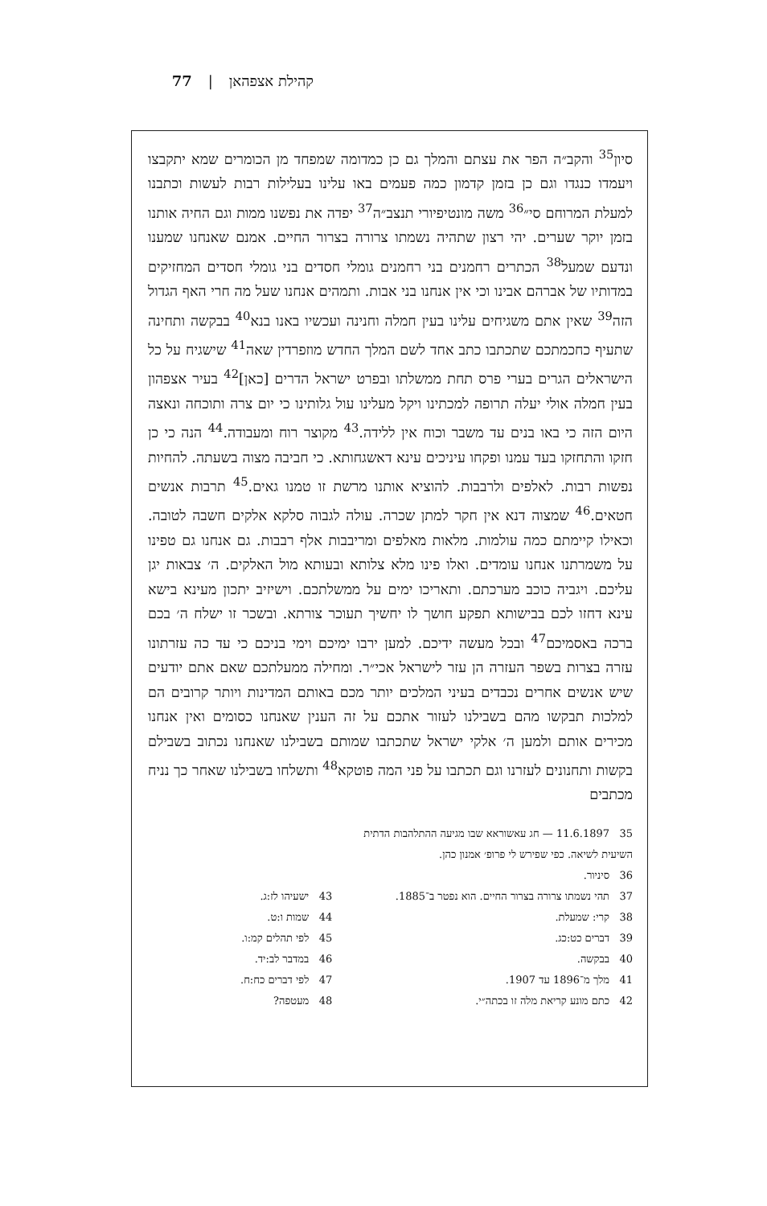קהילת אצפהאן | 77
סיון<sup>35</sup> והקב״ה הפר את עצתם והמלך גם כן כמדומה שמפחד מן הכומרים שמא יתקבצו ויעמדו כנגדו וגם כן בזמן קדמון כמה פעמים באו עלינו בעלילות רבות לעשות וכתבנו למעלת המרוחם סי״<sup>36</sup> משה מונטיפיורי תנצב״ה<sup>37</sup> יפדה את נפשנו ממות וגם החיה אותנו בזמן יוקר שערים. יהי רצון שתהיה נשמתו צרורה בצרור החיים. אמנם שאנחנו שמענו ונדעם שמעל<sup>38</sup> הכתרים רחמנים בני רחמנים גומלי חסדים בני גומלי חסדים המחזיקים במדותיו של אברהם אבינו וכי אין אנחנו בני אבות. ותמהים אנחנו שעל מה חרי האף הגדול הזה<sup>39</sup> שאין אתם משגיחים עלינו בעין חמלה וחנינה ועכשיו באנו בנא<sup>40</sup> בבקשה ותחינה שתעיף כחכמתכם שתכתבו כתב אחד לשם המלך החדש מוזפרדין שאה<sup>41</sup> שישגיח על כל הישראלים הגרים בערי פרס תחת ממשלתו ובפרט ישראל הדרים [כאן]<sup>42</sup> בעיר אצפהון בעין חמלה אולי יעלה תרופה למכתינו ויקל מעלינו עול גלותינו כי יום צרה ותוכחה ונאצה היום הזה כי באו בנים עד משבר וכוח אין ללידה.<sup>43</sup> מקוצר רוח ומעבודה.<sup>44</sup> הנה כי כן חזקו והתחזקו בעד עמנו ופקחו עיניכים עינא דאשגחותא. כי חביבה מצוה בשעתה. להחיות נפשות רבות. לאלפים ולרבבות. להוציא אותנו מרשת זו טמנו גאים.<sup>45</sup> תרבות אנשים חטאים.<sup>46</sup> שמצוה דנא אין חקר למתן שכרה. עולה לגבוה סלקא אלקים חשבה לטובה. וכאילו קיימתם כמה עולמות. מלאות מאלפים ומריבבות אלף רבבות. גם אנחנו גם טפינו על משמרתנו אנחנו עומדים. ואלו פינו מלא צלותא ובעותא מול האלקים. ה׳ צבאות יגן עליכם. ויגביה כוכב מערכתם. ותאריכו ימים על ממשלתכם. וישיזיב יתכון מעינא בישא עינא דחזו לכם בבישותא תפקע חושך לו יחשיך תעוכר צורתא. ובשכר זו ישלח ה׳ בכם ברכה באסמיכם<sup>47</sup> ובכל מעשה ידיכם. למען ירבו ימיכם וימי בניכם כי עד כה עזרתונו עזרה בצרות בשפר העזרה הן עזר לישראל אכי״ר. ומחילה ממעלתכם שאם אתם יודעים שיש אנשים אחרים נכבדים בעיני המלכים יותר מכם באותם המדינות ויותר קרובים הם למלכות תבקשו מהם בשבילנו לעזור אתכם על זה הענין שאנחנו כסומים ואין אנחנו מכירים אותם ולמען ה׳ אלקי ישראל שתכתבו שמותם בשבילנו שאנחנו נכתוב בשבילם בקשות ותחנונים לעזרנו וגם תכתבו על פני המה פוטקא<sup>48</sup> ותשלחו בשבילנו שאחר כך נניח מכתבים
35 11.6.1897 — חג עאשוראא שבו מגיעה ההתלהבות הדתית השיעית לשיאה. כפי שפירש לי פרופ׳ אמנון כהן.
36 סיניור.
37 תהי נשמתו צרורה בצרור החיים. הוא נפטר ב־1885.
38 קרי: שמעלת.
39 דברים כט:כג.
40 בבקשה.
41 מלך מ־1896 עד 1907.
42 כתם מונע קריאת מלה זו בכתה״י.
43 ישעיהו לז:ג.
44 שמות ו:ט.
45 לפי תהלים קמ:ו.
46 במדבר לב:יד.
47 לפי דברים כח:ח.
48 מעטפה?